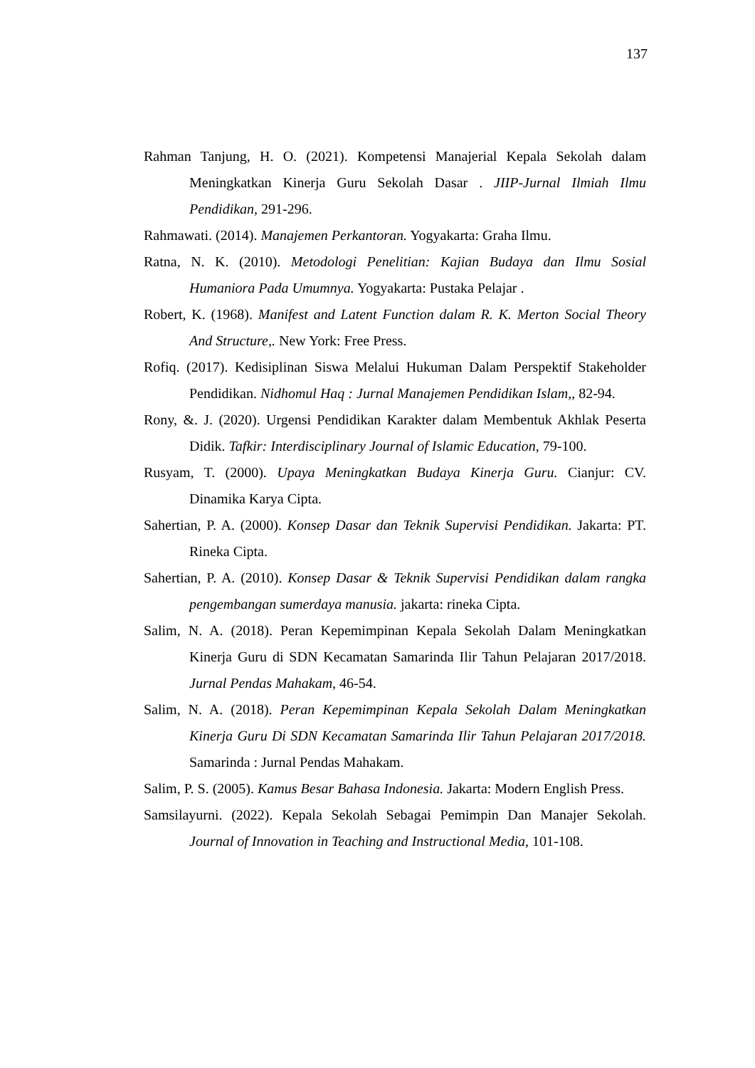137
Rahman Tanjung, H. O. (2021). Kompetensi Manajerial Kepala Sekolah dalam Meningkatkan Kinerja Guru Sekolah Dasar . JIIP-Jurnal Ilmiah Ilmu Pendidikan, 291-296.
Rahmawati. (2014). Manajemen Perkantoran. Yogyakarta: Graha Ilmu.
Ratna, N. K. (2010). Metodologi Penelitian: Kajian Budaya dan Ilmu Sosial Humaniora Pada Umumnya. Yogyakarta: Pustaka Pelajar .
Robert, K. (1968). Manifest and Latent Function dalam R. K. Merton Social Theory And Structure,. New York: Free Press.
Rofiq. (2017). Kedisiplinan Siswa Melalui Hukuman Dalam Perspektif Stakeholder Pendidikan. Nidhomul Haq : Jurnal Manajemen Pendidikan Islam,, 82-94.
Rony, &. J. (2020). Urgensi Pendidikan Karakter dalam Membentuk Akhlak Peserta Didik. Tafkir: Interdisciplinary Journal of Islamic Education, 79-100.
Rusyam, T. (2000). Upaya Meningkatkan Budaya Kinerja Guru. Cianjur: CV. Dinamika Karya Cipta.
Sahertian, P. A. (2000). Konsep Dasar dan Teknik Supervisi Pendidikan. Jakarta: PT. Rineka Cipta.
Sahertian, P. A. (2010). Konsep Dasar & Teknik Supervisi Pendidikan dalam rangka pengembangan sumerdaya manusia. jakarta: rineka Cipta.
Salim, N. A. (2018). Peran Kepemimpinan Kepala Sekolah Dalam Meningkatkan Kinerja Guru di SDN Kecamatan Samarinda Ilir Tahun Pelajaran 2017/2018. Jurnal Pendas Mahakam, 46-54.
Salim, N. A. (2018). Peran Kepemimpinan Kepala Sekolah Dalam Meningkatkan Kinerja Guru Di SDN Kecamatan Samarinda Ilir Tahun Pelajaran 2017/2018. Samarinda : Jurnal Pendas Mahakam.
Salim, P. S. (2005). Kamus Besar Bahasa Indonesia. Jakarta: Modern English Press.
Samsilayurni. (2022). Kepala Sekolah Sebagai Pemimpin Dan Manajer Sekolah. Journal of Innovation in Teaching and Instructional Media, 101-108.